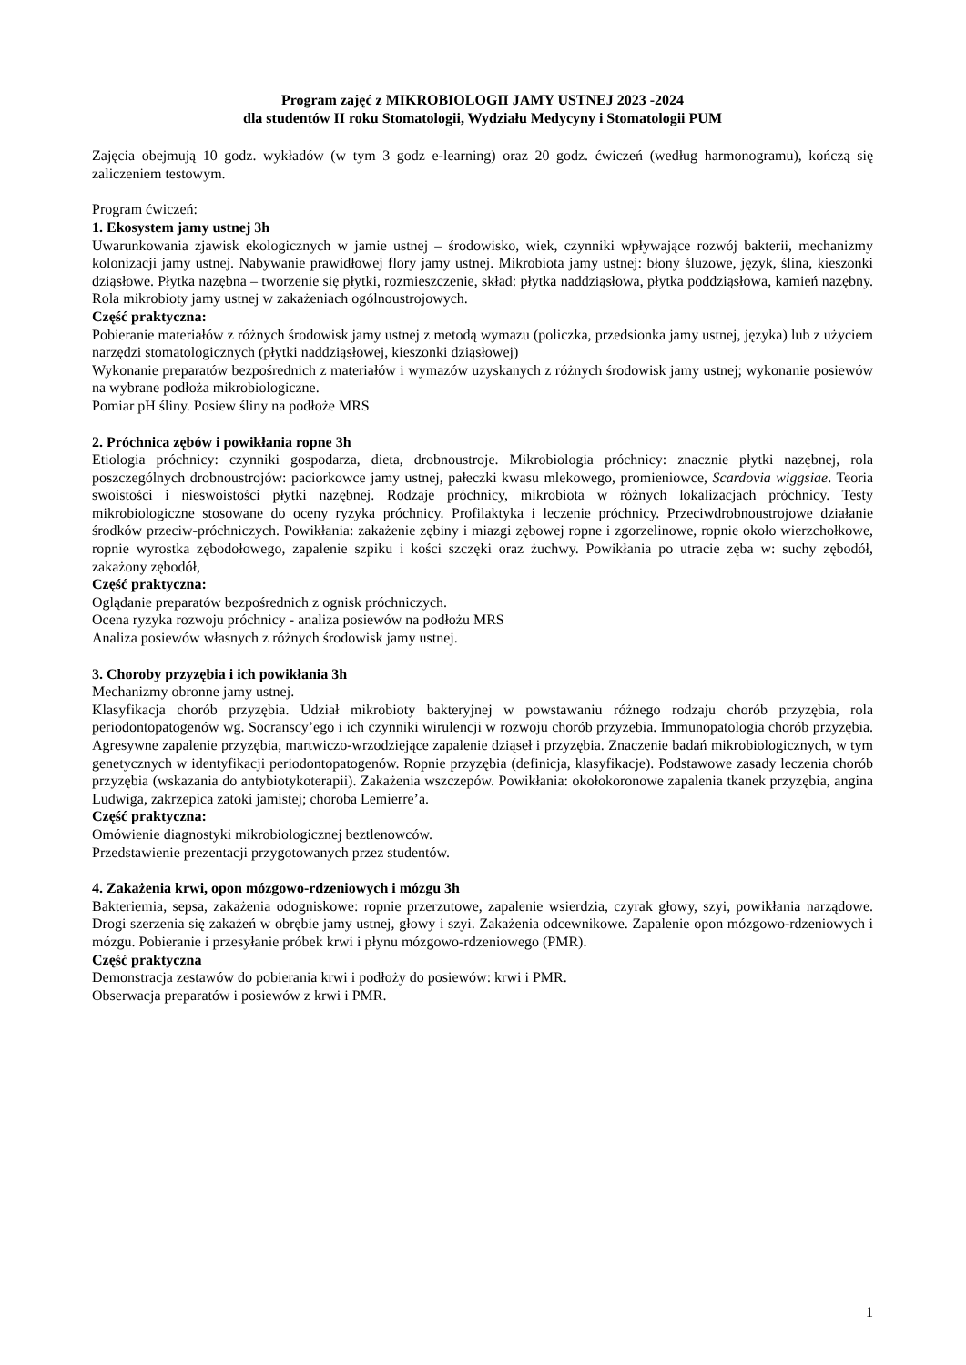Program zajęć z MIKROBIOLOGII JAMY USTNEJ 2023 -2024
dla studentów II roku Stomatologii, Wydziału Medycyny i Stomatologii PUM
Zajęcia obejmują 10 godz. wykładów (w tym 3 godz e-learning) oraz 20 godz. ćwiczeń (według harmonogramu), kończą się zaliczeniem testowym.
Program ćwiczeń:
1. Ekosystem jamy ustnej 3h
Uwarunkowania zjawisk ekologicznych w jamie ustnej – środowisko, wiek, czynniki wpływające rozwój bakterii, mechanizmy kolonizacji jamy ustnej. Nabywanie prawidłowej flory jamy ustnej. Mikrobiota jamy ustnej: błony śluzowe, język, ślina, kieszonki dziąsłowe. Płytka nazębna – tworzenie się płytki, rozmieszczenie, skład: płytka naddziąsłowa, płytka poddziąsłowa, kamień nazębny. Rola mikrobioty jamy ustnej w zakażeniach ogólnoustrojowych.
Część praktyczna:
Pobieranie materiałów z różnych środowisk jamy ustnej z metodą wymazu (policzka, przedsionka jamy ustnej, języka) lub z użyciem narzędzi stomatologicznych (płytki naddziąsłowej, kieszonki dziąsłowej)
Wykonanie preparatów bezpośrednich z materiałów i wymazów uzyskanych z różnych środowisk jamy ustnej; wykonanie posiewów na wybrane podłoża mikrobiologiczne.
Pomiar pH śliny. Posiew śliny na podłoże MRS
2. Próchnica zębów i powikłania ropne 3h
Etiologia próchnicy: czynniki gospodarza, dieta, drobnoustroje. Mikrobiologia próchnicy: znacznie płytki nazębnej, rola poszczególnych drobnoustrojów: paciorkowce jamy ustnej, pałeczki kwasu mlekowego, promieniowce, Scardovia wiggsiae. Teoria swoistości i nieswoistości płytki nazębnej. Rodzaje próchnicy, mikrobiota w różnych lokalizacjach próchnicy. Testy mikrobiologiczne stosowane do oceny ryzyka próchnicy. Profilaktyka i leczenie próchnicy. Przeciwdrobnoustrojowe działanie środków przeciw-próchniczych. Powikłania: zakażenie zębiny i miazgi zębowej ropne i zgorzelinowe, ropnie około wierzchołkowe, ropnie wyrostka zębodołowego, zapalenie szpiku i kości szczęki oraz żuchwy. Powikłania po utracie zęba w: suchy zębodół, zakażony zębodół,
Część praktyczna:
Oglądanie preparatów bezpośrednich z ognisk próchniczych.
Ocena ryzyka rozwoju próchnicy - analiza posiewów na podłożu MRS
Analiza posiewów własnych z różnych środowisk jamy ustnej.
3. Choroby przyzębia i ich powikłania 3h
Mechanizmy obronne jamy ustnej.
Klasyfikacja chorób przyzębia. Udział mikrobioty bakteryjnej w powstawaniu różnego rodzaju chorób przyzębia, rola periodontopatogenów wg. Socranscy’ego i ich czynniki wirulencji w rozwoju chorób przyzebia. Immunopatologia chorób przyzębia. Agresywne zapalenie przyzębia, martwiczo-wrzodziejące zapalenie dziąseł i przyzębia. Znaczenie badań mikrobiologicznych, w tym genetycznych w identyfikacji periodontopatogenów. Ropnie przyzębia (definicja, klasyfikacje). Podstawowe zasady leczenia chorób przyzębia (wskazania do antybiotykoterapii). Zakażenia wszczepów. Powikłania: okołokoronowe zapalenia tkanek przyzębia, angina Ludwiga, zakrzepica zatoki jamistej; choroba Lemierre’a.
Część praktyczna:
Omówienie diagnostyki mikrobiologicznej beztlenowców.
Przedstawienie prezentacji przygotowanych przez studentów.
4. Zakażenia krwi, opon mózgowo-rdzeniowych i mózgu 3h
Bakteriemia, sepsa, zakażenia odogniskowe: ropnie przerzutowe, zapalenie wsierdzia, czyrak głowy, szyi, powikłania narządowe. Drogi szerzenia się zakażeń w obrębie jamy ustnej, głowy i szyi. Zakażenia odcewnikowe. Zapalenie opon mózgowo-rdzeniowych i mózgu. Pobieranie i przesyłanie próbek krwi i płynu mózgowo-rdzeniowego (PMR).
Część praktyczna
Demonstracja zestawów do pobierania krwi i podłoży do posiewów: krwi i PMR.
Obserwacja preparatów i posiewów z krwi i PMR.
1